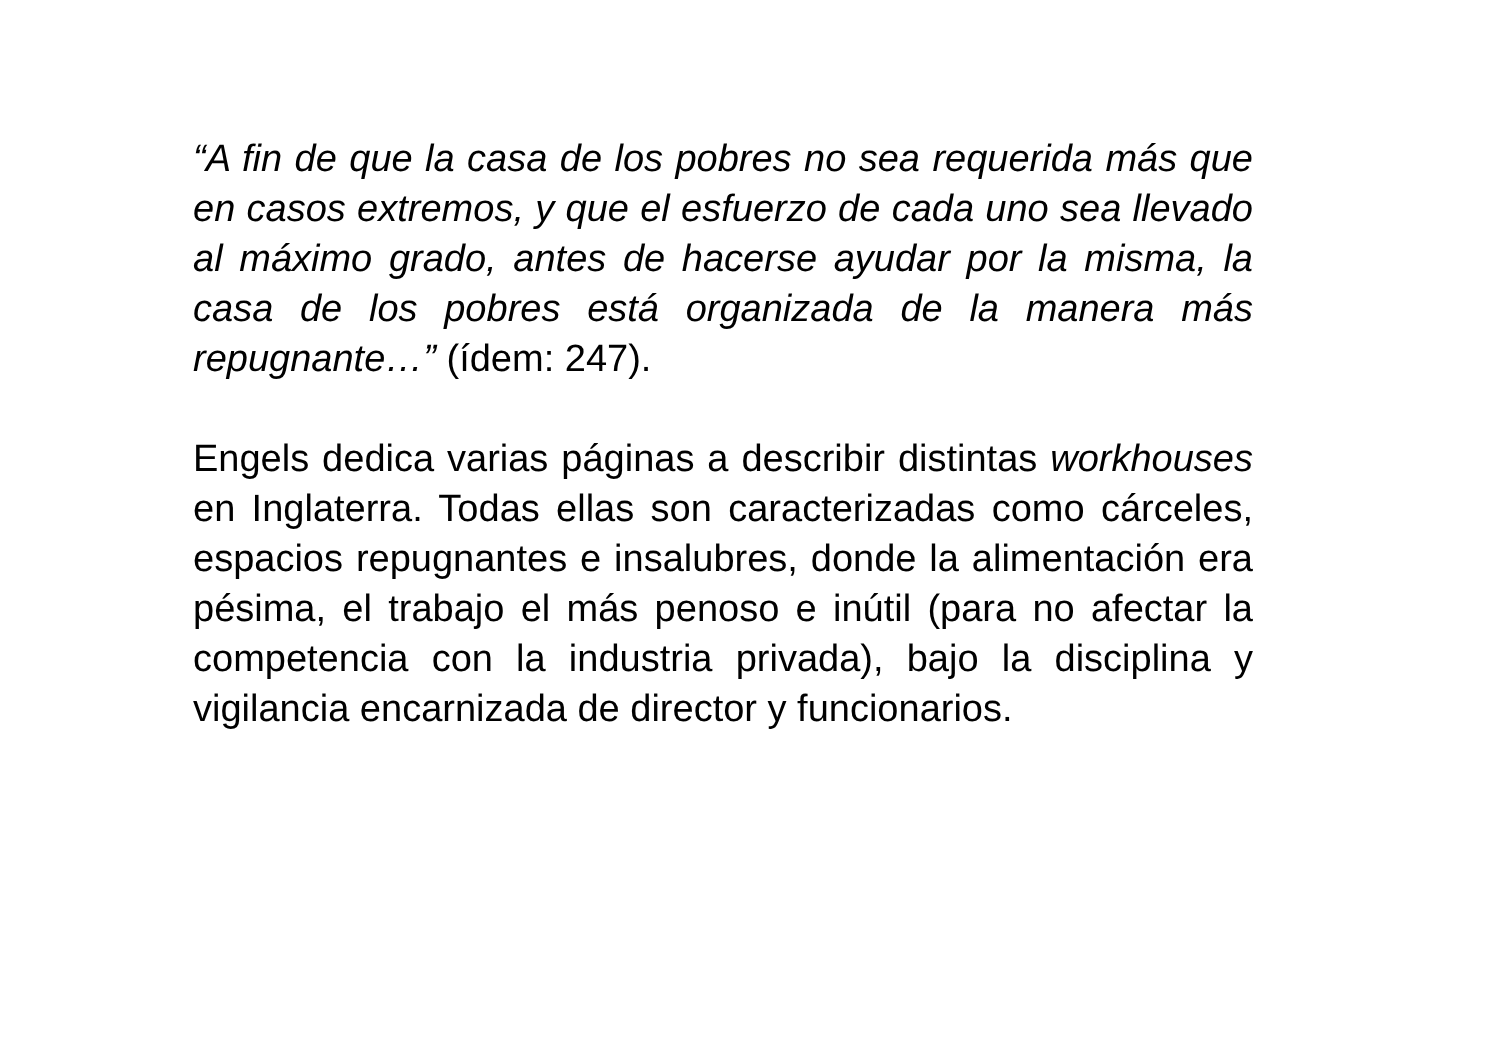“A fin de que la casa de los pobres no sea requerida más que en casos extremos, y que el esfuerzo de cada uno sea llevado al máximo grado, antes de hacerse ayudar por la misma, la casa de los pobres está organizada de la manera más repugnante…” (ídem: 247).
Engels dedica varias páginas a describir distintas workhouses en Inglaterra. Todas ellas son caracterizadas como cárceles, espacios repugnantes e insalubres, donde la alimentación era pésima, el trabajo el más penoso e inútil (para no afectar la competencia con la industria privada), bajo la disciplina y vigilancia encarnizada de director y funcionarios.